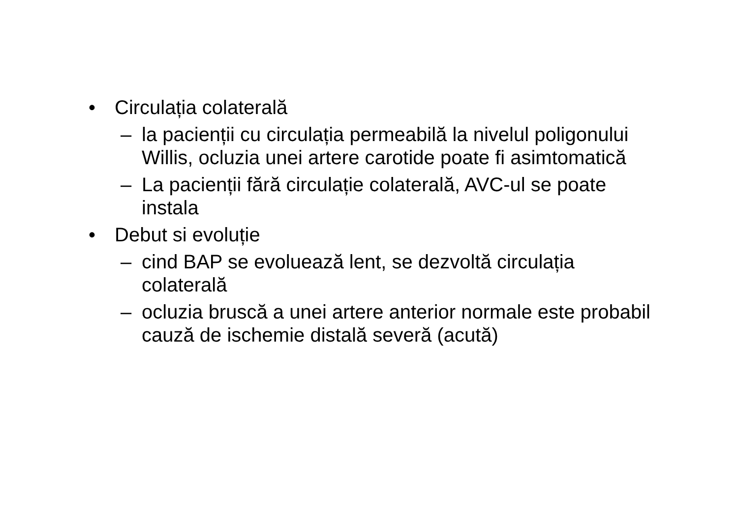• Circulația colaterală
– la pacienții cu circulația permeabilă la nivelul poligonului Willis, ocluzia unei artere carotide poate fi asimtomatică
– La pacienții fără circulație colaterală, AVC-ul se poate instala
• Debut si evoluție
– cind BAP se evoluează lent, se dezvoltă circulația colaterală
– ocluzia bruscă a unei artere anterior normale este probabil cauză de ischemie distală severă (acută)